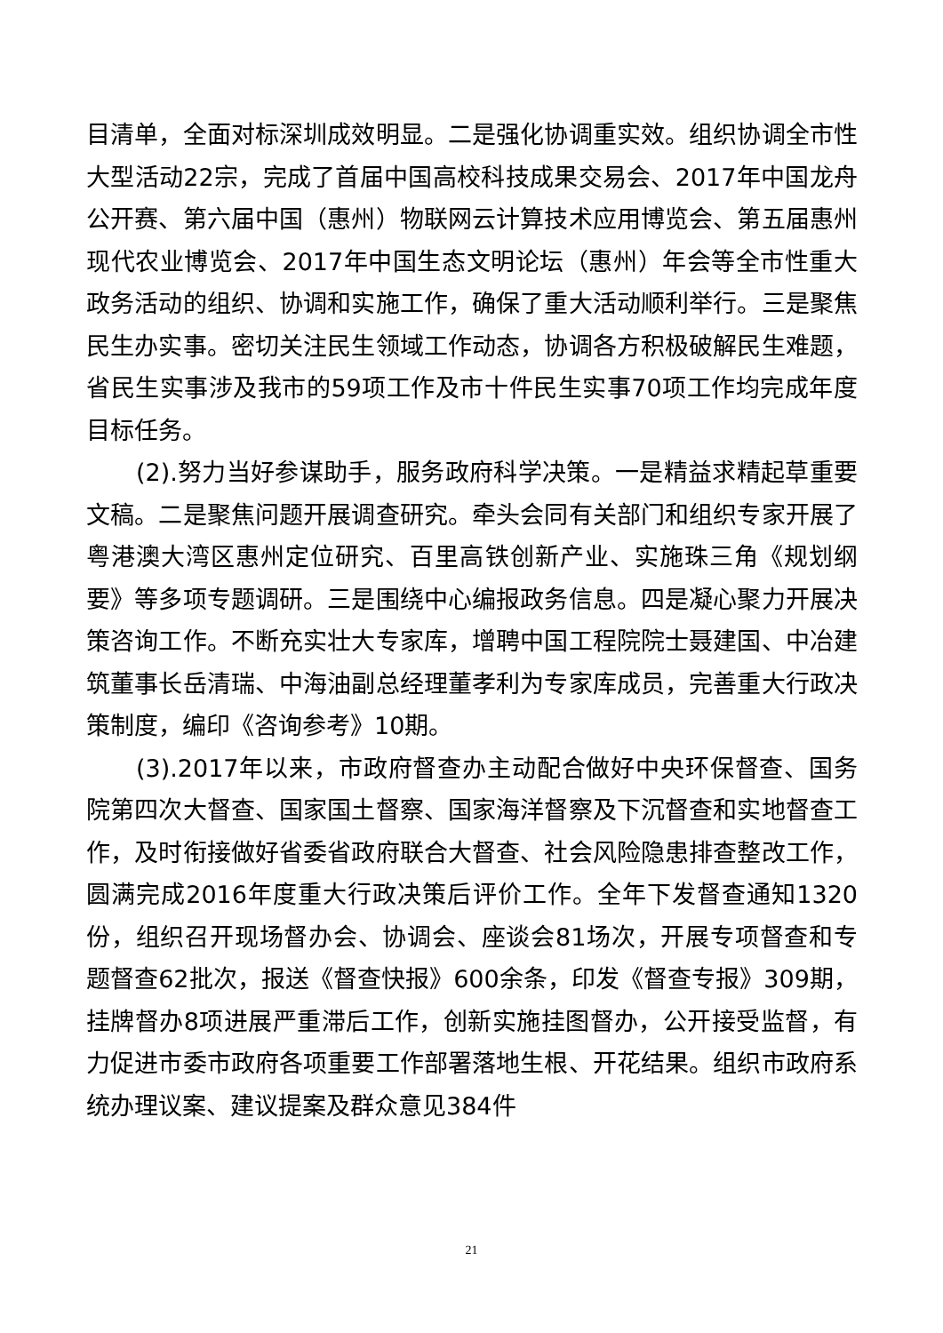目清单，全面对标深圳成效明显。二是强化协调重实效。组织协调全市性大型活动22宗，完成了首届中国高校科技成果交易会、2017年中国龙舟公开赛、第六届中国（惠州）物联网云计算技术应用博览会、第五届惠州现代农业博览会、2017年中国生态文明论坛（惠州）年会等全市性重大政务活动的组织、协调和实施工作，确保了重大活动顺利举行。三是聚焦民生办实事。密切关注民生领域工作动态，协调各方积极破解民生难题，省民生实事涉及我市的59项工作及市十件民生实事70项工作均完成年度目标任务。
(2).努力当好参谋助手，服务政府科学决策。一是精益求精起草重要文稿。二是聚焦问题开展调查研究。牵头会同有关部门和组织专家开展了粤港澳大湾区惠州定位研究、百里高铁创新产业、实施珠三角《规划纲要》等多项专题调研。三是围绕中心编报政务信息。四是凝心聚力开展决策咨询工作。不断充实壮大专家库，增聘中国工程院院士聂建国、中冶建筑董事长岳清瑞、中海油副总经理董孝利为专家库成员，完善重大行政决策制度，编印《咨询参考》10期。
(3).2017年以来，市政府督查办主动配合做好中央环保督查、国务院第四次大督查、国家国土督察、国家海洋督察及下沉督查和实地督查工作，及时衔接做好省委省政府联合大督查、社会风险隐患排查整改工作，圆满完成2016年度重大行政决策后评价工作。全年下发督查通知1320份，组织召开现场督办会、协调会、座谈会81场次，开展专项督查和专题督查62批次，报送《督查快报》600余条，印发《督查专报》309期，挂牌督办8项进展严重滞后工作，创新实施挂图督办，公开接受监督，有力促进市委市政府各项重要工作部署落地生根、开花结果。组织市政府系统办理议案、建议提案及群众意见384件
21